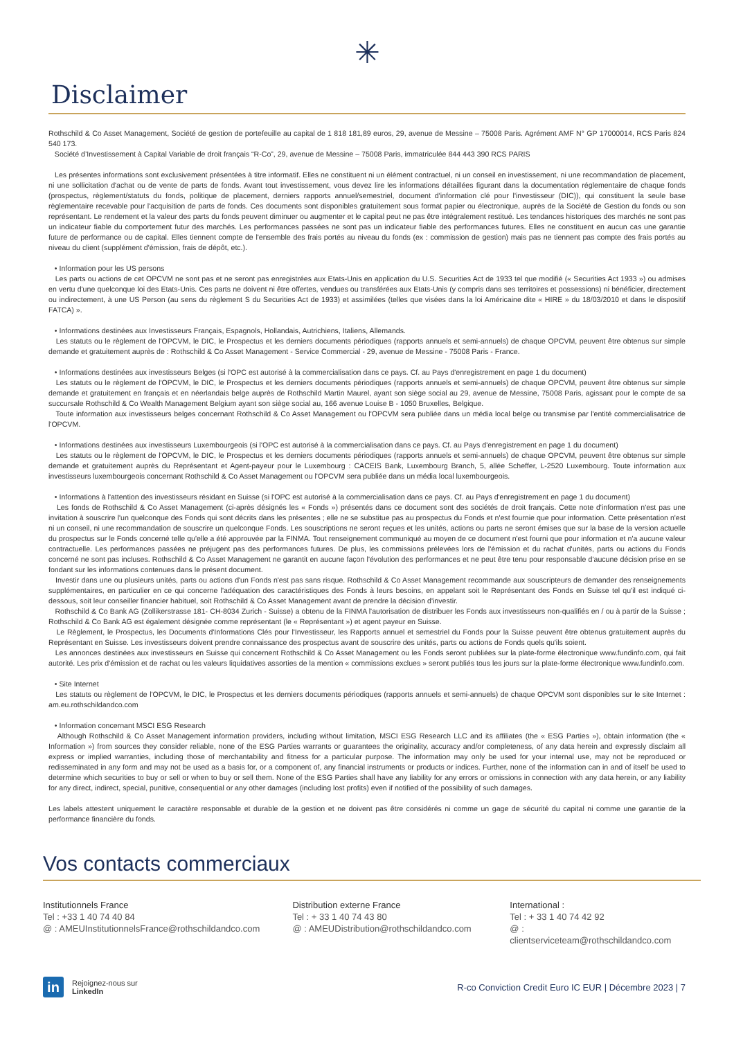✳
Disclaimer
Rothschild & Co Asset Management, Société de gestion de portefeuille au capital de 1 818 181,89 euros, 29, avenue de Messine – 75008 Paris. Agrément AMF N° GP 17000014, RCS Paris 824 540 173.
Société d’Investissement à Capital Variable de droit français “R-Co”, 29, avenue de Messine – 75008 Paris, immatriculée 844 443 390 RCS PARIS
Les présentes informations sont exclusivement présentées à titre informatif. Elles ne constituent ni un élément contractuel, ni un conseil en investissement, ni une recommandation de placement, ni une sollicitation d'achat ou de vente de parts de fonds. Avant tout investissement, vous devez lire les informations détaillées figurant dans la documentation réglementaire de chaque fonds (prospectus, règlement/statuts du fonds, politique de placement, derniers rapports annuel/semestriel, document d'information clé pour l'investisseur (DIC)), qui constituent la seule base règlementaire recevable pour l'acquisition de parts de fonds. Ces documents sont disponibles gratuitement sous format papier ou électronique, auprès de la Société de Gestion du fonds ou son représentant. Le rendement et la valeur des parts du fonds peuvent diminuer ou augmenter et le capital peut ne pas être intégralement restitué. Les tendances historiques des marchés ne sont pas un indicateur fiable du comportement futur des marchés. Les performances passées ne sont pas un indicateur fiable des performances futures. Elles ne constituent en aucun cas une garantie future de performance ou de capital. Elles tiennent compte de l'ensemble des frais portés au niveau du fonds (ex : commission de gestion) mais pas ne tiennent pas compte des frais portés au niveau du client (supplément d'émission, frais de dépôt, etc.).
• Information pour les US persons
Les parts ou actions de cet OPCVM ne sont pas et ne seront pas enregistrées aux Etats-Unis en application du U.S. Securities Act de 1933 tel que modifié (« Securities Act 1933 ») ou admises en vertu d'une quelconque loi des Etats-Unis. Ces parts ne doivent ni être offertes, vendues ou transférées aux Etats-Unis (y compris dans ses territoires et possessions) ni bénéficier, directement ou indirectement, à une US Person (au sens du règlement S du Securities Act de 1933) et assimilées (telles que visées dans la loi Américaine dite « HIRE » du 18/03/2010 et dans le dispositif FATCA) ».
• Informations destinées aux Investisseurs Français, Espagnols, Hollandais, Autrichiens, Italiens, Allemands.
Les statuts ou le règlement de l'OPCVM, le DIC, le Prospectus et les derniers documents périodiques (rapports annuels et semi-annuels) de chaque OPCVM, peuvent être obtenus sur simple demande et gratuitement auprès de : Rothschild & Co Asset Management - Service Commercial - 29, avenue de Messine - 75008 Paris - France.
• Informations destinées aux investisseurs Belges (si l'OPC est autorisé à la commercialisation dans ce pays. Cf. au Pays d'enregistrement en page 1 du document)
Les statuts ou le règlement de l'OPCVM, le DIC, le Prospectus et les derniers documents périodiques (rapports annuels et semi-annuels) de chaque OPCVM, peuvent être obtenus sur simple demande et gratuitement en français et en néerlandais belge auprès de Rothschild Martin Maurel, ayant son siège social au 29, avenue de Messine, 75008 Paris, agissant pour le compte de sa succursale Rothschild & Co Wealth Management Belgium ayant son siège social au, 166 avenue Louise B - 1050 Bruxelles, Belgique.
Toute information aux investisseurs belges concernant Rothschild & Co Asset Management ou l'OPCVM sera publiée dans un média local belge ou transmise par l'entité commercialisatrice de l'OPCVM.
• Informations destinées aux investisseurs Luxembourgeois (si l'OPC est autorisé à la commercialisation dans ce pays. Cf. au Pays d'enregistrement en page 1 du document)
Les statuts ou le règlement de l'OPCVM, le DIC, le Prospectus et les derniers documents périodiques (rapports annuels et semi-annuels) de chaque OPCVM, peuvent être obtenus sur simple demande et gratuitement auprès du Représentant et Agent-payeur pour le Luxembourg : CACEIS Bank, Luxembourg Branch, 5, allée Scheffer, L-2520 Luxembourg. Toute information aux investisseurs luxembourgeois concernant Rothschild & Co Asset Management ou l'OPCVM sera publiée dans un média local luxembourgeois.
• Informations à l'attention des investisseurs résidant en Suisse (si l'OPC est autorisé à la commercialisation dans ce pays. Cf. au Pays d'enregistrement en page 1 du document)
Les fonds de Rothschild & Co Asset Management (ci-après désignés les « Fonds ») présentés dans ce document sont des sociétés de droit français. Cette note d'information n'est pas une invitation à souscrire l'un quelconque des Fonds qui sont décrits dans les présentes ; elle ne se substitue pas au prospectus du Fonds et n'est fournie que pour information. Cette présentation n'est ni un conseil, ni une recommandation de souscrire un quelconque Fonds. Les souscriptions ne seront reçues et les unités, actions ou parts ne seront émises que sur la base de la version actuelle du prospectus sur le Fonds concerné telle qu'elle a été approuvée par la FINMA. Tout renseignement communiqué au moyen de ce document n'est fourni que pour information et n'a aucune valeur contractuelle. Les performances passées ne préjugent pas des performances futures. De plus, les commissions prélevées lors de l'émission et du rachat d'unités, parts ou actions du Fonds concerné ne sont pas incluses. Rothschild & Co Asset Management ne garantit en aucune façon l'évolution des performances et ne peut être tenu pour responsable d'aucune décision prise en se fondant sur les informations contenues dans le présent document.
Investir dans une ou plusieurs unités, parts ou actions d'un Fonds n'est pas sans risque. Rothschild & Co Asset Management recommande aux souscripteurs de demander des renseignements supplémentaires, en particulier en ce qui concerne l'adéquation des caractéristiques des Fonds à leurs besoins, en appelant soit le Représentant des Fonds en Suisse tel qu'il est indiqué ci-dessous, soit leur conseiller financier habituel, soit Rothschild & Co Asset Management avant de prendre la décision d'investir.
Rothschild & Co Bank AG (Zollikerstrasse 181- CH-8034 Zurich - Suisse) a obtenu de la FINMA l'autorisation de distribuer les Fonds aux investisseurs non-qualifiés en / ou à partir de la Suisse ; Rothschild & Co Bank AG est également désignée comme représentant (le « Représentant ») et agent payeur en Suisse.
Le Règlement, le Prospectus, les Documents d'Informations Clés pour l'Investisseur, les Rapports annuel et semestriel du Fonds pour la Suisse peuvent être obtenus gratuitement auprès du Représentant en Suisse. Les investisseurs doivent prendre connaissance des prospectus avant de souscrire des unités, parts ou actions de Fonds quels qu'ils soient.
Les annonces destinées aux investisseurs en Suisse qui concernent Rothschild & Co Asset Management ou les Fonds seront publiées sur la plate-forme électronique www.fundinfo.com, qui fait autorité. Les prix d'émission et de rachat ou les valeurs liquidatives assorties de la mention « commissions exclues » seront publiés tous les jours sur la plate-forme électronique www.fundinfo.com.
• Site Internet
Les statuts ou règlement de l'OPCVM, le DIC, le Prospectus et les derniers documents périodiques (rapports annuels et semi-annuels) de chaque OPCVM sont disponibles sur le site Internet : am.eu.rothschildandco.com
• Information concernant MSCI ESG Research
Although Rothschild & Co Asset Management information providers, including without limitation, MSCI ESG Research LLC and its affiliates (the « ESG Parties »), obtain information (the « Information ») from sources they consider reliable, none of the ESG Parties warrants or guarantees the originality, accuracy and/or completeness, of any data herein and expressly disclaim all express or implied warranties, including those of merchantability and fitness for a particular purpose. The information may only be used for your internal use, may not be reproduced or redisseminated in any form and may not be used as a basis for, or a component of, any financial instruments or products or indices. Further, none of the information can in and of itself be used to determine which securities to buy or sell or when to buy or sell them. None of the ESG Parties shall have any liability for any errors or omissions in connection with any data herein, or any liability for any direct, indirect, special, punitive, consequential or any other damages (including lost profits) even if notified of the possibility of such damages.
Les labels attestent uniquement le caractère responsable et durable de la gestion et ne doivent pas être considérés ni comme un gage de sécurité du capital ni comme une garantie de la performance financière du fonds.
Vos contacts commerciaux
Institutionnels France
Tel : +33 1 40 74 40 84
@ : AMEUInstitutionnelsFrance@rothschildandco.com
Distribution externe France
Tel : + 33 1 40 74 43 80
@ : AMEUDistribution@rothschildandco.com
International :
Tel : + 33 1 40 74 42 92
@ : clientserviceteam@rothschildandco.com
in
Rejoignez-nous sur
LinkedIn
R-co Conviction Credit Euro IC EUR | Décembre 2023 | 7